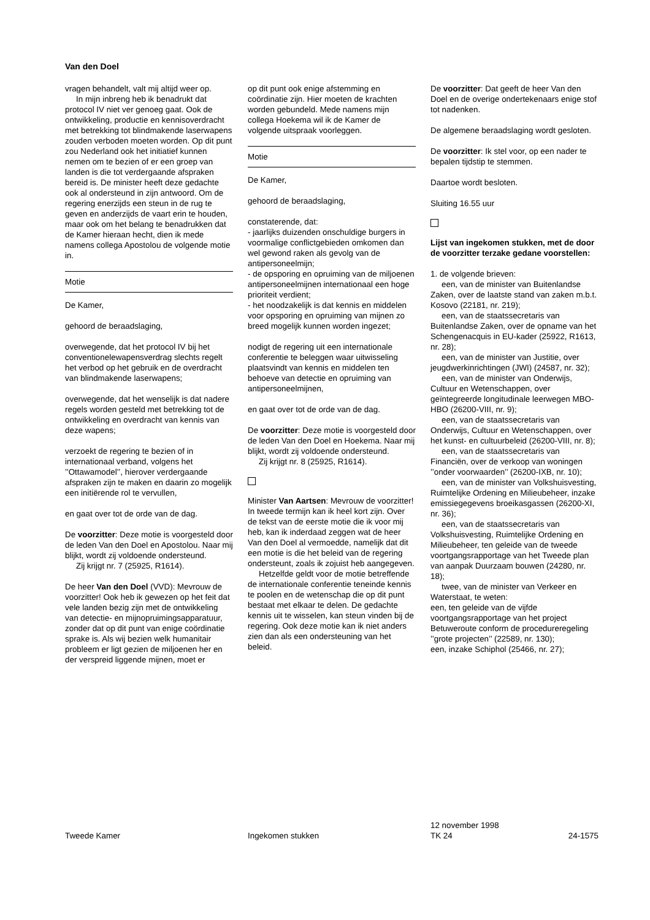Van den Doel
vragen behandelt, valt mij altijd weer op.
In mijn inbreng heb ik benadrukt dat protocol IV niet ver genoeg gaat. Ook de ontwikkeling, productie en kennisoverdracht met betrekking tot blindmakende laserwapens zouden verboden moeten worden. Op dit punt zou Nederland ook het initiatief kunnen nemen om te bezien of er een groep van landen is die tot verdergaande afspraken bereid is. De minister heeft deze gedachte ook al ondersteund in zijn antwoord. Om de regering enerzijds een steun in de rug te geven en anderzijds de vaart erin te houden, maar ook om het belang te benadrukken dat de Kamer hieraan hecht, dien ik mede namens collega Apostolou de volgende motie in.
Motie
De Kamer,
gehoord de beraadslaging,
overwegende, dat het protocol IV bij het conventionelewapensverdrag slechts regelt het verbod op het gebruik en de overdracht van blindmakende laserwapens;
overwegende, dat het wenselijk is dat nadere regels worden gesteld met betrekking tot de ontwikkeling en overdracht van kennis van deze wapens;
verzoekt de regering te bezien of in internationaal verband, volgens het ’’Ottawamodel’’, hierover verdergaande afspraken zijn te maken en daarin zo mogelijk een initiërende rol te vervullen,
en gaat over tot de orde van de dag.
De voorzitter: Deze motie is voorgesteld door de leden Van den Doel en Apostolou. Naar mij blijkt, wordt zij voldoende ondersteund.
Zij krijgt nr. 7 (25925, R1614).
De heer Van den Doel (VVD): Mevrouw de voorzitter! Ook heb ik gewezen op het feit dat vele landen bezig zijn met de ontwikkeling van detectie- en mijnopruimingsapparatuur, zonder dat op dit punt van enige coördinatie sprake is. Als wij bezien welk humanitair probleem er ligt gezien de miljoenen her en der verspreid liggende mijnen, moet er
op dit punt ook enige afstemming en coördinatie zijn. Hier moeten de krachten worden gebundeld. Mede namens mijn collega Hoekema wil ik de Kamer de volgende uitspraak voorleggen.
Motie
De Kamer,
gehoord de beraadslaging,
constaterende, dat:
- jaarlijks duizenden onschuldige burgers in voormalige conflictgebieden omkomen dan wel gewond raken als gevolg van de antipersoneelmijn;
- de opsporing en opruiming van de miljoenen antipersoneelmijnen internationaal een hoge prioriteit verdient;
- het noodzakelijk is dat kennis en middelen voor opsporing en opruiming van mijnen zo breed mogelijk kunnen worden ingezet;
nodigt de regering uit een internationale conferentie te beleggen waar uitwisseling plaatsvindt van kennis en middelen ten behoeve van detectie en opruiming van antipersoneelmijnen,
en gaat over tot de orde van de dag.
De voorzitter: Deze motie is voorgesteld door de leden Van den Doel en Hoekema. Naar mij blijkt, wordt zij voldoende ondersteund.
Zij krijgt nr. 8 (25925, R1614).
Minister Van Aartsen: Mevrouw de voorzitter! In tweede termijn kan ik heel kort zijn. Over de tekst van de eerste motie die ik voor mij heb, kan ik inderdaad zeggen wat de heer Van den Doel al vermoedde, namelijk dat dit een motie is die het beleid van de regering ondersteunt, zoals ik zojuist heb aangegeven.
Hetzelfde geldt voor de motie betreffende de internationale conferentie teneinde kennis te poolen en de wetenschap die op dit punt bestaat met elkaar te delen. De gedachte kennis uit te wisselen, kan steun vinden bij de regering. Ook deze motie kan ik niet anders zien dan als een ondersteuning van het beleid.
De voorzitter: Dat geeft de heer Van den Doel en de overige ondertekenaars enige stof tot nadenken.
De algemene beraadslaging wordt gesloten.
De voorzitter: Ik stel voor, op een nader te bepalen tijdstip te stemmen.
Daartoe wordt besloten.
Sluiting 16.55 uur
Lijst van ingekomen stukken, met de door de voorzitter terzake gedane voorstellen:
1. de volgende brieven:
een, van de minister van Buitenlandse Zaken, over de laatste stand van zaken m.b.t. Kosovo (22181, nr. 219);
een, van de staatssecretaris van Buitenlandse Zaken, over de opname van het Schengenacquis in EU-kader (25922, R1613, nr. 28);
een, van de minister van Justitie, over jeugdwerkinrichtingen (JWI) (24587, nr. 32);
een, van de minister van Onderwijs, Cultuur en Wetenschappen, over geïntegreerde longitudinale leerwegen MBO-HBO (26200-VIII, nr. 9);
een, van de staatssecretaris van Onderwijs, Cultuur en Wetenschappen, over het kunst- en cultuurbeleid (26200-VIII, nr. 8);
een, van de staatssecretaris van Financiën, over de verkoop van woningen ’’onder voorwaarden’’ (26200-IXB, nr. 10);
een, van de minister van Volkshuisvesting, Ruimtelijke Ordening en Milieubeheer, inzake emissiegegevens broeikasgassen (26200-XI, nr. 36);
een, van de staatssecretaris van Volkshuisvesting, Ruimtelijke Ordening en Milieubeheer, ten geleide van de tweede voortgangsrapportage van het Tweede plan van aanpak Duurzaam bouwen (24280, nr. 18);
twee, van de minister van Verkeer en Waterstaat, te weten:
een, ten geleide van de vijfde voortgangsrapportage van het project Betuweroute conform de procedureregeling ’’grote projecten’’ (22589, nr. 130);
een, inzake Schiphol (25466, nr. 27);
Tweede Kamer Ingekomen stukken
12 november 1998
TK 24
24-1575